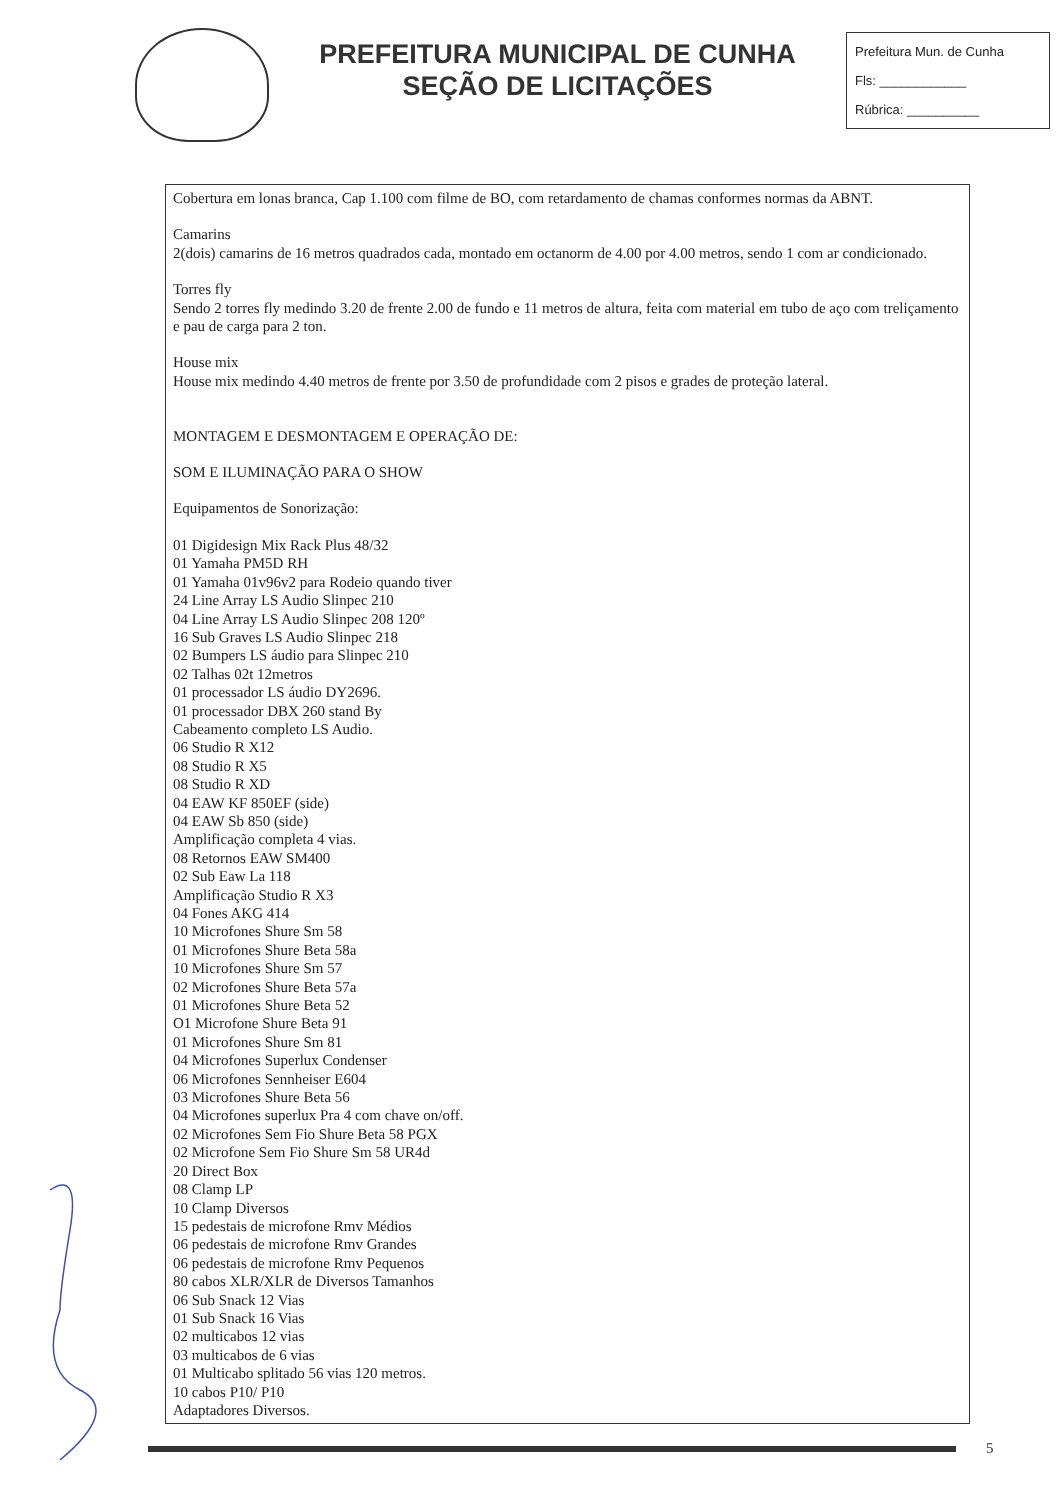PREFEITURA MUNICIPAL DE CUNHA
SEÇÃO DE LICITAÇÕES
Prefeitura Mun. de Cunha
Fls: ____________
Rúbrica: __________
Cobertura em lonas branca, Cap 1.100 com filme de BO, com retardamento de chamas conformes normas da ABNT.
Camarins
2(dois) camarins de 16 metros quadrados cada, montado em octanorm de 4.00 por 4.00 metros, sendo 1 com ar condicionado.
Torres fly
Sendo 2 torres fly medindo 3.20 de frente 2.00 de fundo e 11 metros de altura, feita com material em tubo de aço com treliçamento e pau de carga para 2 ton.
House mix
House mix medindo 4.40 metros de frente por 3.50 de profundidade com 2 pisos e grades de proteção lateral.
MONTAGEM E DESMONTAGEM E OPERAÇÃO DE:
SOM E ILUMINAÇÃO PARA O SHOW
Equipamentos de Sonorização:
01 Digidesign Mix Rack Plus 48/32
01 Yamaha PM5D RH
01 Yamaha 01v96v2 para Rodeio quando tiver
24 Line Array LS Audio Slinpec 210
04 Line Array LS Audio Slinpec 208 120º
16 Sub Graves LS Audio Slinpec 218
02 Bumpers LS áudio para Slinpec 210
02 Talhas 02t 12metros
01 processador LS áudio DY2696.
01 processador DBX 260 stand By
Cabeamento completo LS Audio.
06 Studio R X12
08 Studio R X5
08 Studio R XD
04 EAW KF 850EF (side)
04 EAW Sb 850 (side)
Amplificação completa 4 vias.
08 Retornos EAW SM400
02 Sub Eaw La 118
Amplificação Studio R X3
04 Fones AKG 414
10 Microfones Shure Sm 58
01 Microfones Shure Beta 58a
10 Microfones Shure Sm 57
02 Microfones Shure Beta 57a
01 Microfones Shure Beta 52
O1 Microfone Shure Beta 91
01 Microfones Shure Sm 81
04 Microfones Superlux Condenser
06 Microfones Sennheiser E604
03 Microfones Shure Beta 56
04 Microfones superlux Pra 4 com chave on/off.
02 Microfones Sem Fio Shure Beta 58 PGX
02 Microfone Sem Fio Shure Sm 58 UR4d
20 Direct Box
08 Clamp LP
10 Clamp Diversos
15 pedestais de microfone Rmv Médios
06 pedestais de microfone Rmv Grandes
06 pedestais de microfone Rmv Pequenos
80 cabos XLR/XLR de Diversos Tamanhos
06 Sub Snack 12 Vias
01 Sub Snack 16 Vias
02 multicabos 12 vias
03 multicabos de 6 vias
01 Multicabo splitado 56 vias 120 metros.
10 cabos P10/ P10
Adaptadores Diversos.
5